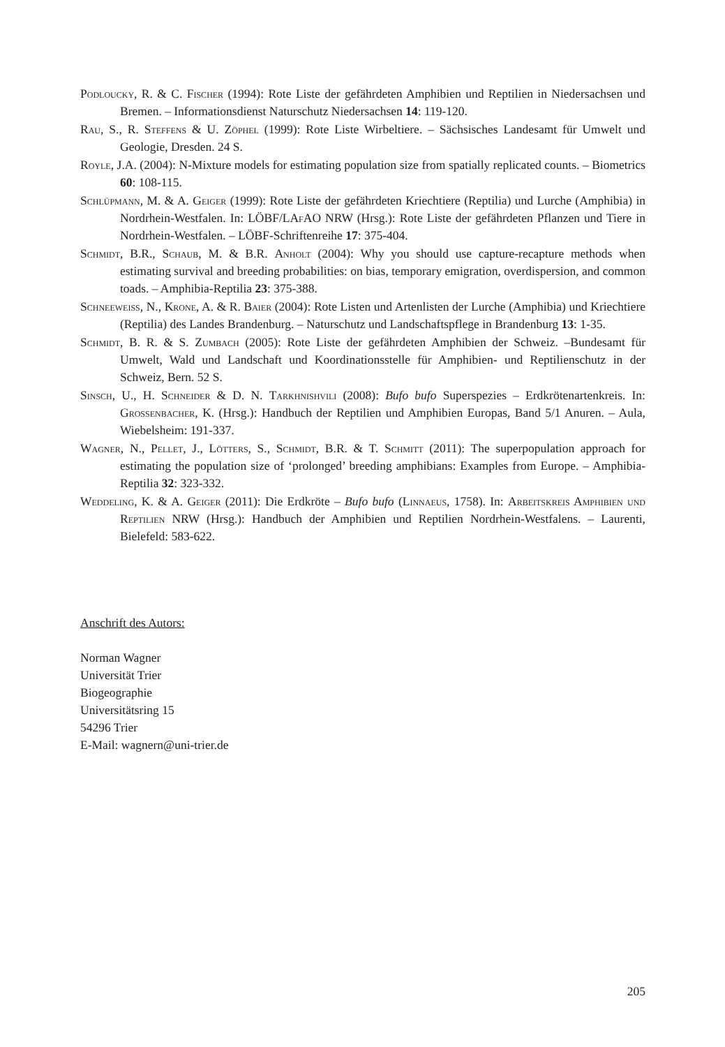Podloucky, R. & C. Fischer (1994): Rote Liste der gefährdeten Amphibien und Reptilien in Niedersachsen und Bremen. – Informationsdienst Naturschutz Niedersachsen 14: 119-120.
Rau, S., R. Steffens & U. Zöphel (1999): Rote Liste Wirbeltiere. – Sächsisches Landesamt für Umwelt und Geologie, Dresden. 24 S.
Royle, J.A. (2004): N-Mixture models for estimating population size from spatially replicated counts. – Biometrics 60: 108-115.
Schlüpmann, M. & A. Geiger (1999): Rote Liste der gefährdeten Kriechtiere (Reptilia) und Lurche (Amphibia) in Nordrhein-Westfalen. In: LÖBF/LAf AO NRW (Hrsg.): Rote Liste der gefährdeten Pflanzen und Tiere in Nordrhein-Westfalen. – LÖBF-Schriftenreihe 17: 375-404.
Schmidt, B.R., Schaub, M. & B.R. Anholt (2004): Why you should use capture-recapture methods when estimating survival and breeding probabilities: on bias, temporary emigration, overdispersion, and common toads. – Amphibia-Reptilia 23: 375-388.
Schneeweiss, N., Krone, A. & R. Baier (2004): Rote Listen und Artenlisten der Lurche (Amphibia) und Kriechtiere (Reptilia) des Landes Brandenburg. – Naturschutz und Landschaftspflege in Brandenburg 13: 1-35.
Schmidt, B. R. & S. Zumbach (2005): Rote Liste der gefährdeten Amphibien der Schweiz. –Bundesamt für Umwelt, Wald und Landschaft und Koordinationsstelle für Amphibien- und Reptilienschutz in der Schweiz, Bern. 52 S.
Sinsch, U., H. Schneider & D. N. Tarkhnishvili (2008): Bufo bufo Superspezies – Erdkrötenartenkreis. In: Grossenbacher, K. (Hrsg.): Handbuch der Reptilien und Amphibien Europas, Band 5/1 Anuren. – Aula, Wiebelsheim: 191-337.
Wagner, N., Pellet, J., Lötters, S., Schmidt, B.R. & T. Schmitt (2011): The superpopulation approach for estimating the population size of ‘prolonged’ breeding amphibians: Examples from Europe. – Amphibia-Reptilia 32: 323-332.
Weddeling, K. & A. Geiger (2011): Die Erdkröte – Bufo bufo (Linnaeus, 1758). In: Arbeitskreis Amphibien und Reptilien NRW (Hrsg.): Handbuch der Amphibien und Reptilien Nordrhein-Westfalens. – Laurenti, Bielefeld: 583-622.
Anschrift des Autors:
Norman Wagner
Universität Trier
Biogeographie
Universitätsring 15
54296 Trier
E-Mail: wagnern@uni-trier.de
205